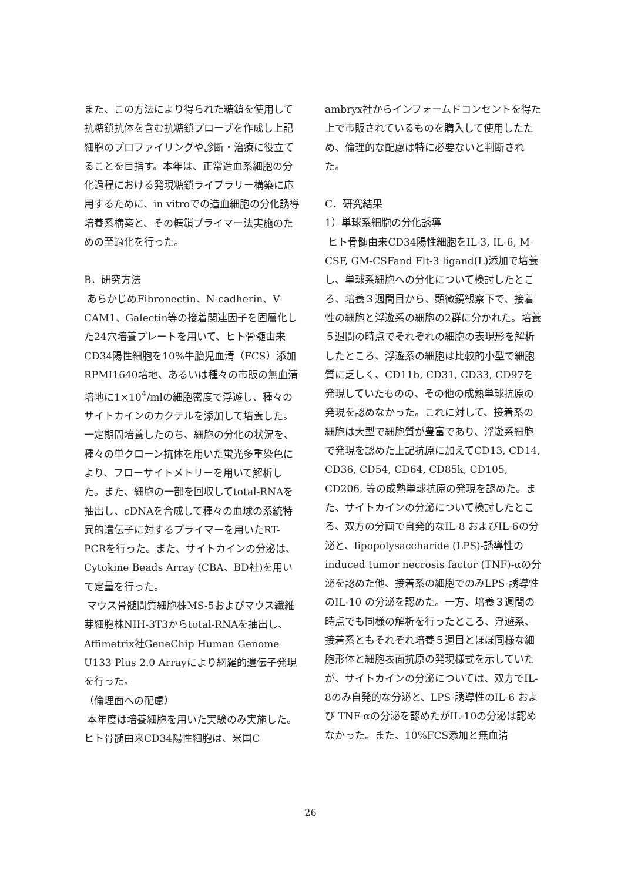また、この方法により得られた糖鎖を使用して抗糖鎖抗体を含む抗糖鎖プローブを作成し上記細胞のプロファイリングや診断・治療に役立てることを目指す。本年は、正常造血系細胞の分化過程における発現糖鎖ライブラリー構築に応用するために、in vitroでの造血細胞の分化誘導培養系構築と、その糖鎖プライマー法実施のための至適化を行った。
B．研究方法
あらかじめFibronectin、N-cadherin、V-CAM1、Galectin等の接着関連因子を固層化した24穴培養プレートを用いて、ヒト骨髄由来CD34陽性細胞を10%牛胎児血清（FCS）添加RPMI1640培地、あるいは種々の市販の無血清培地に1×10<sup>4</sup>/mlの細胞密度で浮遊し、種々のサイトカインのカクテルを添加して培養した。一定期間培養したのち、細胞の分化の状況を、種々の単クローン抗体を用いた蛍光多重染色により、フローサイトメトリーを用いて解析した。また、細胞の一部を回収してtotal-RNAを抽出し、cDNAを合成して種々の血球の系統特異的遺伝子に対するプライマーを用いたRT-PCRを行った。また、サイトカインの分泌は、Cytokine Beads Array (CBA、BD社)を用いて定量を行った。
マウス骨髄間質細胞株MS-5およびマウス繊維芽細胞株NIH-3T3からtotal-RNAを抽出し、Affimetrix社GeneChip Human Genome U133 Plus 2.0 Arrayにより網羅的遺伝子発現を行った。
（倫理面への配慮）
本年度は培養細胞を用いた実験のみ実施した。ヒト骨髄由来CD34陽性細胞は、米国C
ambryx社からインフォームドコンセントを得た上で市販されているものを購入して使用したため、倫理的な配慮は特に必要ないと判断された。
C．研究結果
1）単球系細胞の分化誘導
ヒト骨髄由来CD34陽性細胞をIL-3, IL-6, M-CSF, GM-CSFand Flt-3 ligand(L)添加で培養し、単球系細胞への分化について検討したところ、培養３週間目から、顕微鏡観察下で、接着性の細胞と浮遊系の細胞の2群に分かれた。培養５週間の時点でそれぞれの細胞の表現形を解析したところ、浮遊系の細胞は比較的小型で細胞質に乏しく、CD11b, CD31, CD33, CD97を発現していたものの、その他の成熟単球抗原の発現を認めなかった。これに対して、接着系の細胞は大型で細胞質が豊富であり、浮遊系細胞で発現を認めた上記抗原に加えてCD13, CD14, CD36, CD54, CD64, CD85k, CD105, CD206, 等の成熟単球抗原の発現を認めた。また、サイトカインの分泌について検討したところ、双方の分画で自発的なIL-8 およびIL-6の分泌と、lipopolysaccharide (LPS)-誘導性のinduced tumor necrosis factor (TNF)-αの分泌を認めた他、接着系の細胞でのみLPS-誘導性のIL-10 の分泌を認めた。一方、培養３週間の時点でも同様の解析を行ったところ、浮遊系、接着系ともそれぞれ培養５週目とほぼ同様な細胞形体と細胞表面抗原の発現様式を示していたが、サイトカインの分泌については、双方でIL-8のみ自発的な分泌と、LPS-誘導性のIL-6 および TNF-αの分泌を認めたがIL-10の分泌は認めなかった。また、10%FCS添加と無血清
26